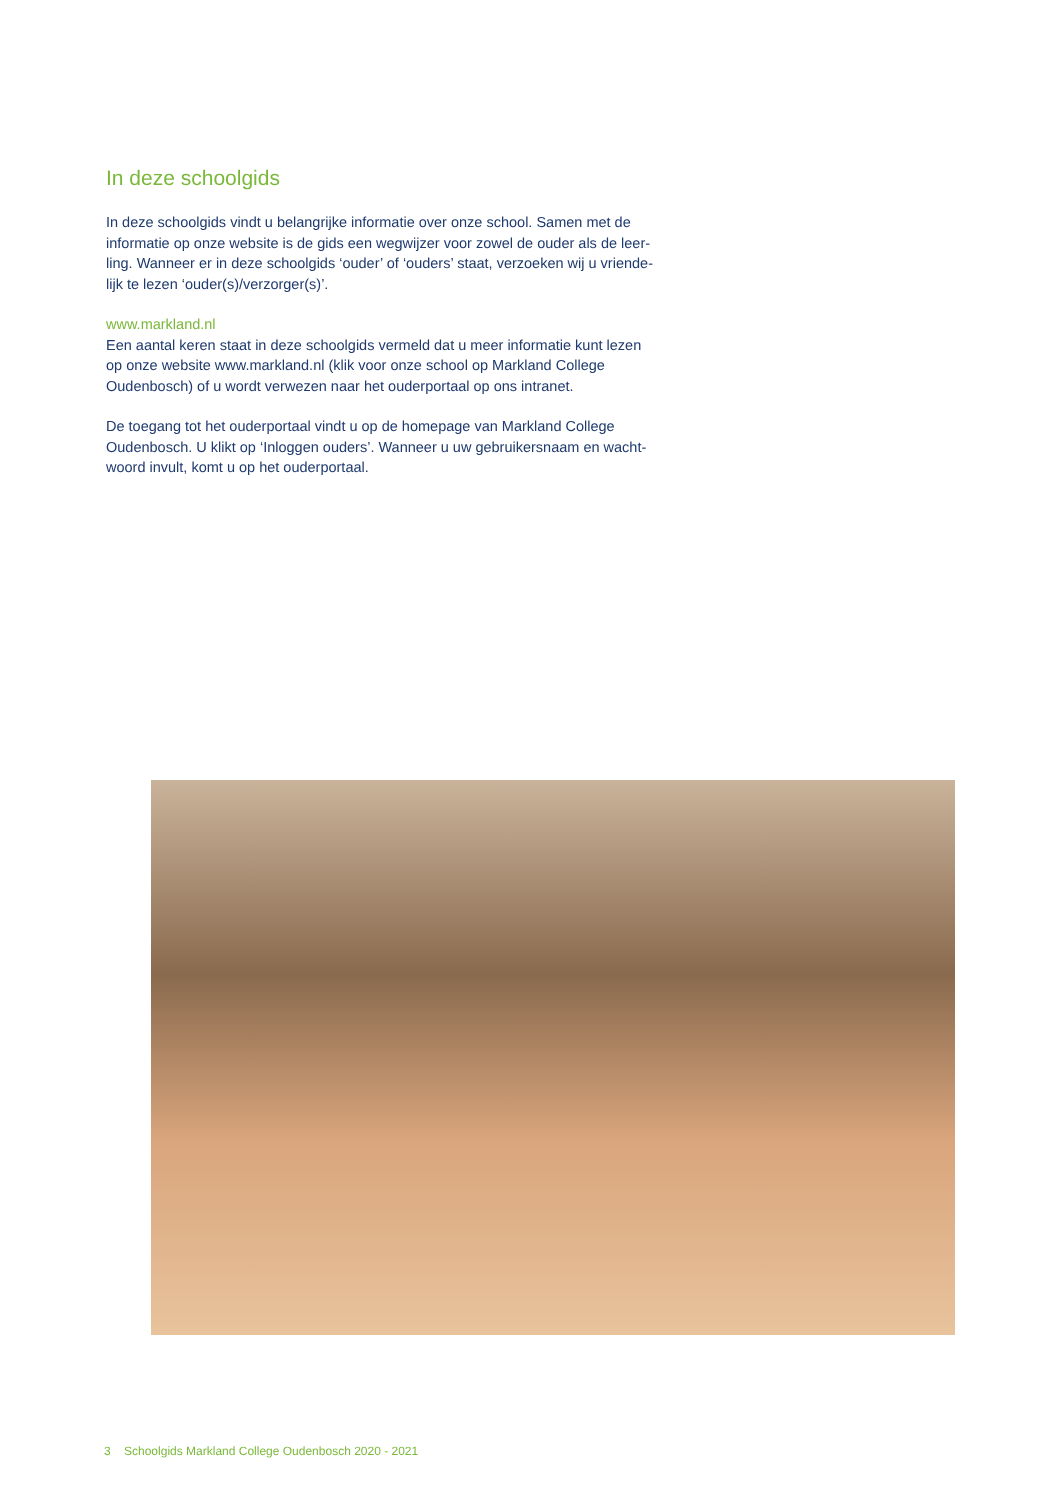In deze schoolgids
In deze schoolgids vindt u belangrijke informatie over onze school. Samen met de informatie op onze website is de gids een wegwijzer voor zowel de ouder als de leer-ling. Wanneer er in deze schoolgids ‘ouder’ of ‘ouders’ staat, verzoeken wij u vriende-lijk te lezen ‘ouder(s)/verzorger(s)’.
www.markland.nl
Een aantal keren staat in deze schoolgids vermeld dat u meer informatie kunt lezen op onze website www.markland.nl (klik voor onze school op Markland College Oudenbosch) of u wordt verwezen naar het ouderportaal op ons intranet.
De toegang tot het ouderportaal vindt u op de homepage van Markland College Oudenbosch. U klikt op ‘Inloggen ouders’. Wanneer u uw gebruikersnaam en wacht-woord invult, komt u op het ouderportaal.
3 Schoolgids Markland College Oudenbosch 2020 - 2021